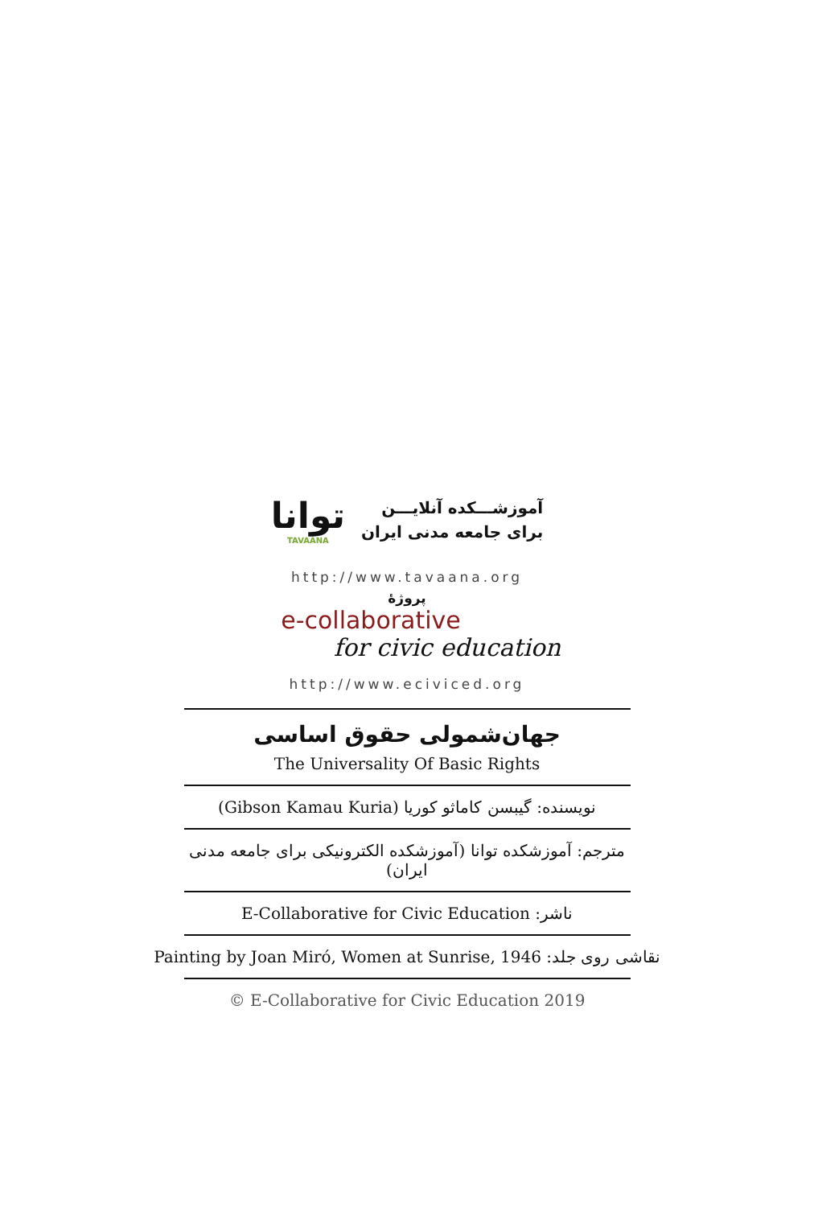توانا
TAVAANA
آموزشـــکده آنلایـــن
برای جامعه مدنی ایران
http://www.tavaana.org
پروژهٔ
e-collaborative
for civic education
http://www.eciviced.org
جهان‌شمولی حقوق اساسی
The Universality Of Basic Rights
نویسنده: گیبسن کاماثو کوریا (Gibson Kamau Kuria)
مترجم: آموزشکده توانا (آموزشکده الکترونیکی برای جامعه مدنی ایران)
ناشر: E-Collaborative for Civic Education
نقاشی روی جلد: Painting by Joan Miró, Women at Sunrise, 1946
© E-Collaborative for Civic Education 2019